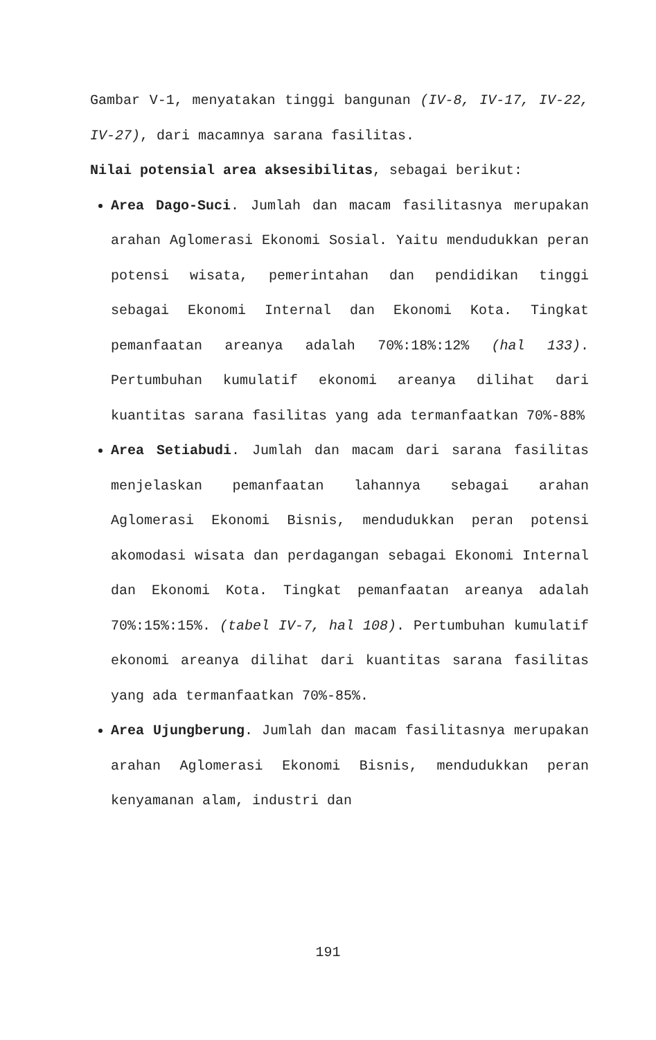Gambar V-1, menyatakan tinggi bangunan (IV-8, IV-17, IV-22, IV-27), dari macamnya sarana fasilitas.
Nilai potensial area aksesibilitas, sebagai berikut:
Area Dago-Suci. Jumlah dan macam fasilitasnya merupakan arahan Aglomerasi Ekonomi Sosial. Yaitu mendudukkan peran potensi wisata, pemerintahan dan pendidikan tinggi sebagai Ekonomi Internal dan Ekonomi Kota. Tingkat pemanfaatan areanya adalah 70%:18%:12% (hal 133). Pertumbuhan kumulatif ekonomi areanya dilihat dari kuantitas sarana fasilitas yang ada termanfaatkan 70%-88%
Area Setiabudi. Jumlah dan macam dari sarana fasilitas menjelaskan pemanfaatan lahannya sebagai arahan Aglomerasi Ekonomi Bisnis, mendudukkan peran potensi akomodasi wisata dan perdagangan sebagai Ekonomi Internal dan Ekonomi Kota. Tingkat pemanfaatan areanya adalah 70%:15%:15%. (tabel IV-7, hal 108). Pertumbuhan kumulatif ekonomi areanya dilihat dari kuantitas sarana fasilitas yang ada termanfaatkan 70%-85%.
Area Ujungberung. Jumlah dan macam fasilitasnya merupakan arahan Aglomerasi Ekonomi Bisnis, mendudukkan peran kenyamanan alam, industri dan
191